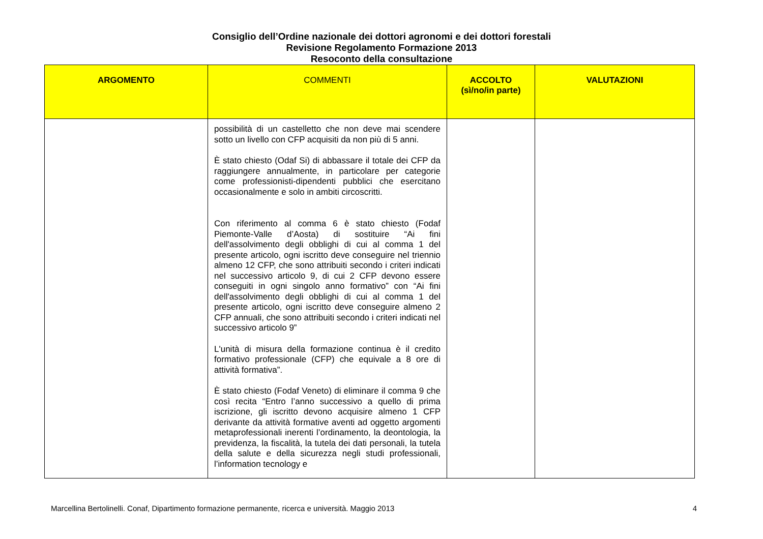Consiglio dell’Ordine nazionale dei dottori agronomi e dei dottori forestali
Revisione Regolamento Formazione 2013
Resoconto della consultazione
| ARGOMENTO | COMMENTI | ACCOLTO (sì/no/in parte) | VALUTAZIONI |
| --- | --- | --- | --- |
| | possibilità di un castelletto che non deve mai scendere sotto un livello con CFP acquisiti da non più di 5 anni. È stato chiesto (Odaf Si) di abbassare il totale dei CFP da raggiungere annualmente, in particolare per categorie come professionisti-dipendenti pubblici che esercitano occasionalmente e solo in ambiti circoscritti. Con riferimento al comma 6 è stato chiesto (Fodaf Piemonte-Valle d’Aosta) di sostituire “Ai fini dell'assolvimento degli obblighi di cui al comma 1 del presente articolo, ogni iscritto deve conseguire nel triennio almeno 12 CFP, che sono attribuiti secondo i criteri indicati nel successivo articolo 9, di cui 2 CFP devono essere conseguiti in ogni singolo anno formativo” con “Ai fini dell'assolvimento degli obblighi di cui al comma 1 del presente articolo, ogni iscritto deve conseguire almeno 2 CFP annuali, che sono attribuiti secondo i criteri indicati nel successivo articolo 9” L'unità di misura della formazione continua è il credito formativo professionale (CFP) che equivale a 8 ore di attività formativa”. È stato chiesto (Fodaf Veneto) di eliminare il comma 9 che così recita “Entro l’anno successivo a quello di prima iscrizione, gli iscritto devono acquisire almeno 1 CFP derivante da attività formative aventi ad oggetto argomenti metaprofessionali inerenti l’ordinamento, la deontologia, la previdenza, la fiscalità, la tutela dei dati personali, la tutela della salute e della sicurezza negli studi professionali, l’information tecnology e | | |
Marcellina Bertolinelli. Conaf, Dipartimento formazione permanente, ricerca e università. Maggio 2013 4